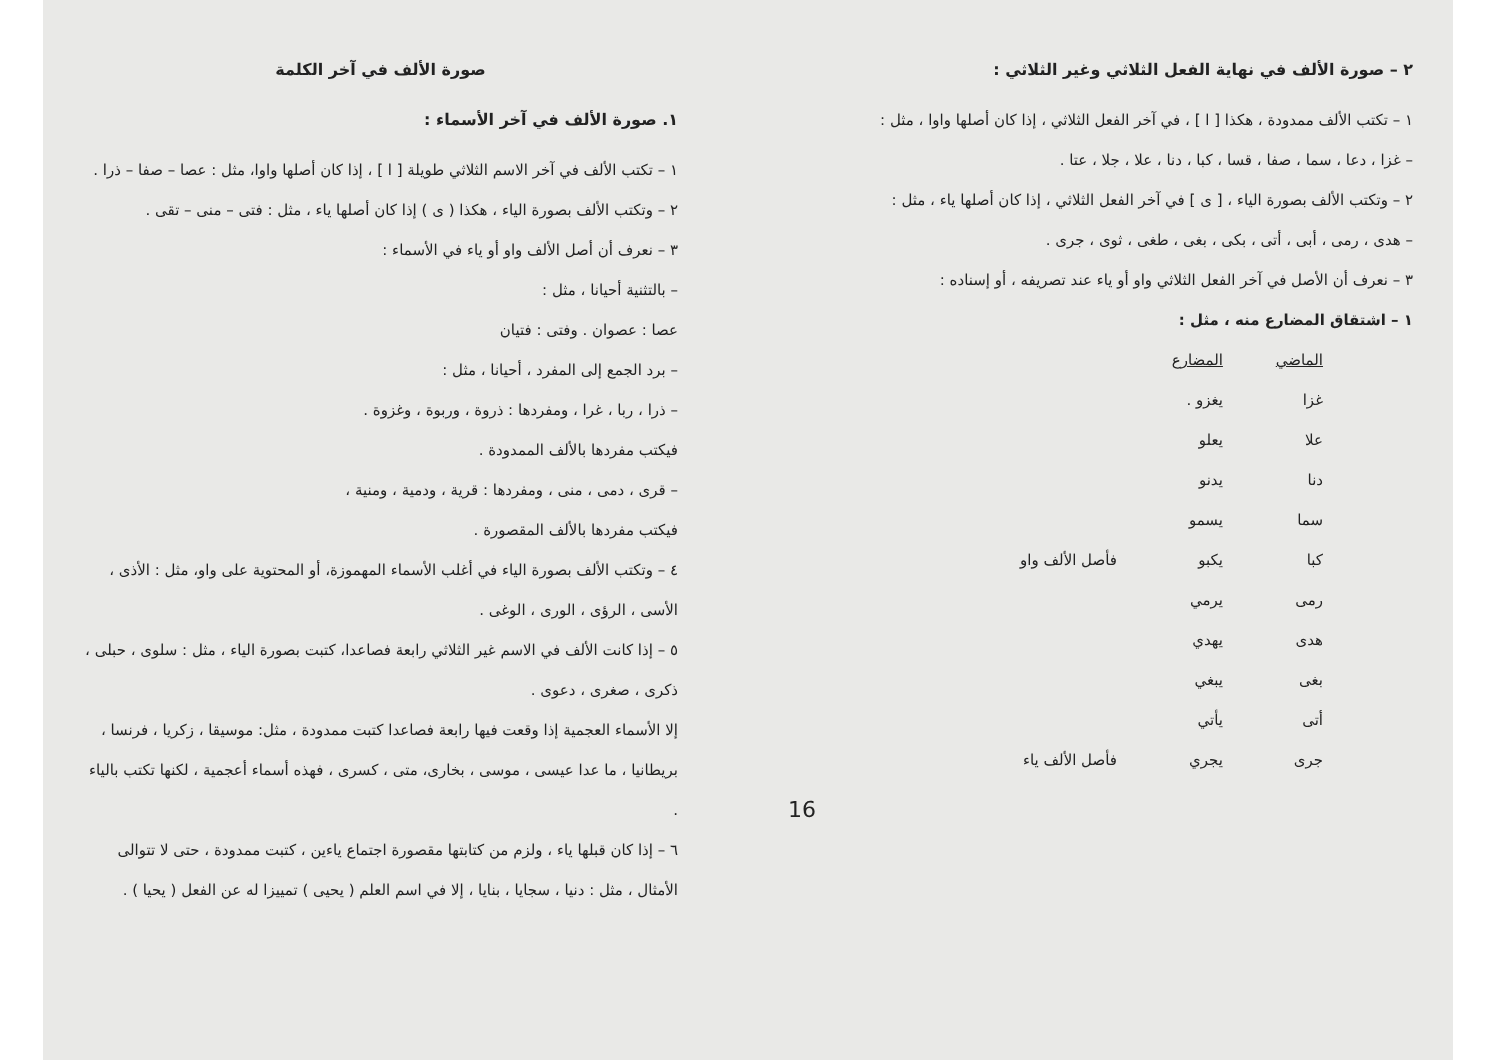صورة الألف في آخر الكلمة
١. صورة الألف في آخر الأسماء :
١ – تكتب الألف في آخر الاسم الثلاثي طويلة [ ا ] ، إذا كان أصلها واوا، مثل : عصا – صفا – ذرا .
٢ – وتكتب الألف بصورة الياء ، هكذا ( ى ) إذا كان أصلها ياء ، مثل : فتى – منى – تقى .
٣ – نعرف أن أصل الألف واو أو ياء في الأسماء :
– بالتثنية أحيانا ، مثل :
عصا : عصوان . وفتى : فتيان
– برد الجمع إلى المفرد ، أحيانا ، مثل :
– ذرا ، ربا ، غرا ، ومفردها : ذروة ، وربوة ، وغزوة .
فيكتب مفردها بالألف الممدودة .
– قرى ، دمى ، منى ، ومفردها : قرية ، ودمية ، ومنية ،
فيكتب مفردها بالألف المقصورة .
٤ – وتكتب الألف بصورة الياء في أغلب الأسماء المهموزة، أو المحتوية على واو، مثل : الأذى ، الأسى ، الرؤى ، الورى ، الوغى .
٥ – إذا كانت الألف في الاسم غير الثلاثي رابعة فصاعدا، كتبت بصورة الياء ، مثل : سلوى ، حبلى ، ذكرى ، صغرى ، دعوى .
إلا الأسماء العجمية إذا وقعت فيها رابعة فصاعدا كتبت ممدودة ، مثل: موسيقا ، زكريا ، فرنسا ، بريطانيا ، ما عدا عيسى ، موسى ، بخارى، متى ، كسرى ، فهذه أسماء أعجمية ، لكنها تكتب بالياء .
٦ – إذا كان قبلها ياء ، ولزم من كتابتها مقصورة اجتماع ياءين ، كتبت ممدودة ، حتى لا تتوالى الأمثال ، مثل : دنيا ، سجايا ، بنايا ، إلا في اسم العلم ( يحيى ) تمييزا له عن الفعل ( يحيا ) .
٢ – صورة الألف في نهاية الفعل الثلاثي وغير الثلاثي :
١ – تكتب الألف ممدودة ، هكذا [ ا ] ، في آخر الفعل الثلاثي ، إذا كان أصلها واوا ، مثل :
– غزا ، دعا ، سما ، صفا ، قسا ، كبا ، دنا ، علا ، جلا ، عتا .
٢ – وتكتب الألف بصورة الياء ، [ ى ] في آخر الفعل الثلاثي ، إذا كان أصلها ياء ، مثل :
– هدى ، رمى ، أبى ، أتى ، بكى ، بغى ، طغى ، ثوى ، جرى .
٣ – نعرف أن الأصل في آخر الفعل الثلاثي واو أو ياء عند تصريفه ، أو إسناده :
١ – اشتقاق المضارع منه ، مثل :
| الماضي | المضارع | |
| --- | --- | --- |
| غزا | يغزو . | |
| علا | يعلو | |
| دنا | يدنو | |
| سما | يسمو | |
| كبا | يكبو | فأصل الألف واو |
| رمى | يرمي | |
| هدى | يهدي | |
| بغى | يبغي | |
| أتى | يأتي | |
| جرى | يجري | فأصل الألف ياء |
16